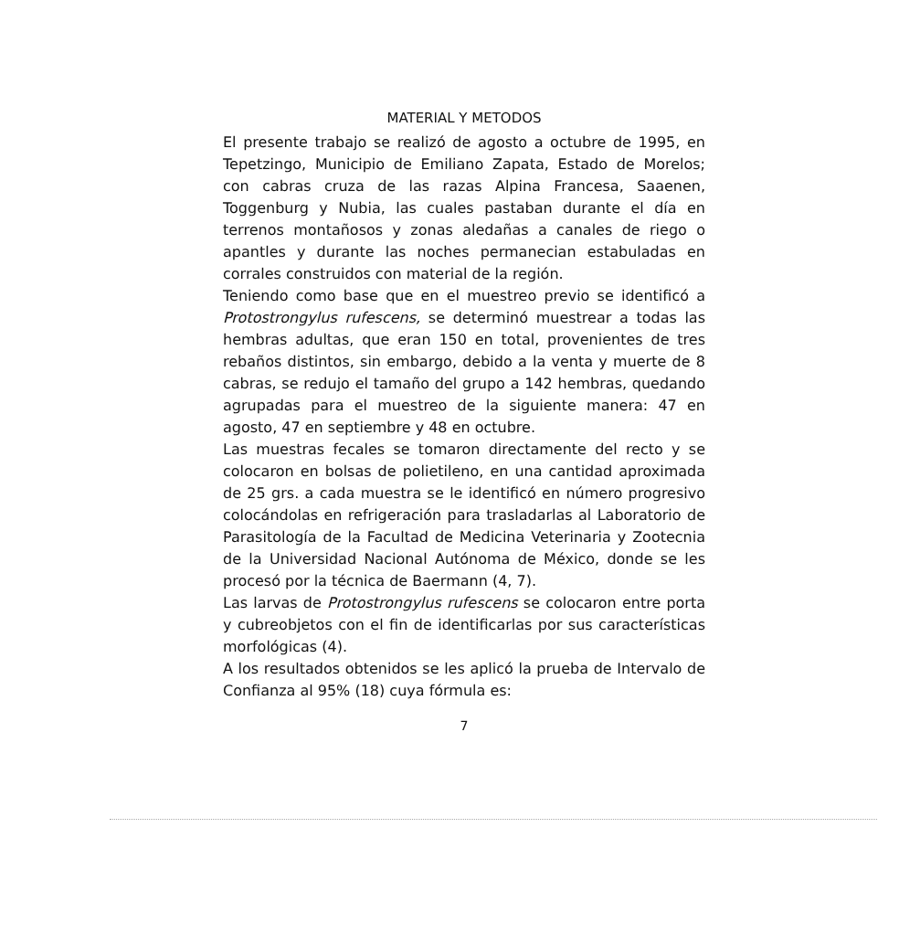MATERIAL Y METODOS
El presente trabajo se realizó de agosto a octubre de 1995, en Tepetzingo, Municipio de Emiliano Zapata, Estado de Morelos; con cabras cruza de las razas Alpina Francesa, Saaenen, Toggenburg y Nubia, las cuales pastaban durante el día en terrenos montañosos y zonas aledañas a canales de riego o apantles y durante las noches permanecian estabuladas en corrales construidos con material de la región.
Teniendo como base que en el muestreo previo se identificó a Protostrongylus rufescens, se determinó muestrear a todas las hembras adultas, que eran 150 en total, provenientes de tres rebaños distintos, sin embargo, debido a la venta y muerte de 8 cabras, se redujo el tamaño del grupo a 142 hembras, quedando agrupadas para el muestreo de la siguiente manera: 47 en agosto, 47 en septiembre y 48 en octubre.
Las muestras fecales se tomaron directamente del recto y se colocaron en bolsas de polietileno, en una cantidad aproximada de 25 grs. a cada muestra se le identificó en número progresivo colocándolas en refrigeración para trasladarlas al Laboratorio de Parasitología de la Facultad de Medicina Veterinaria y Zootecnia de la Universidad Nacional Autónoma de México, donde se les procesó por la técnica de Baermann (4, 7).
Las larvas de Protostrongylus rufescens se colocaron entre porta y cubreobjetos con el fin de identificarlas por sus características morfológicas (4).
A los resultados obtenidos se les aplicó la prueba de Intervalo de Confianza al 95% (18) cuya fórmula es:
7